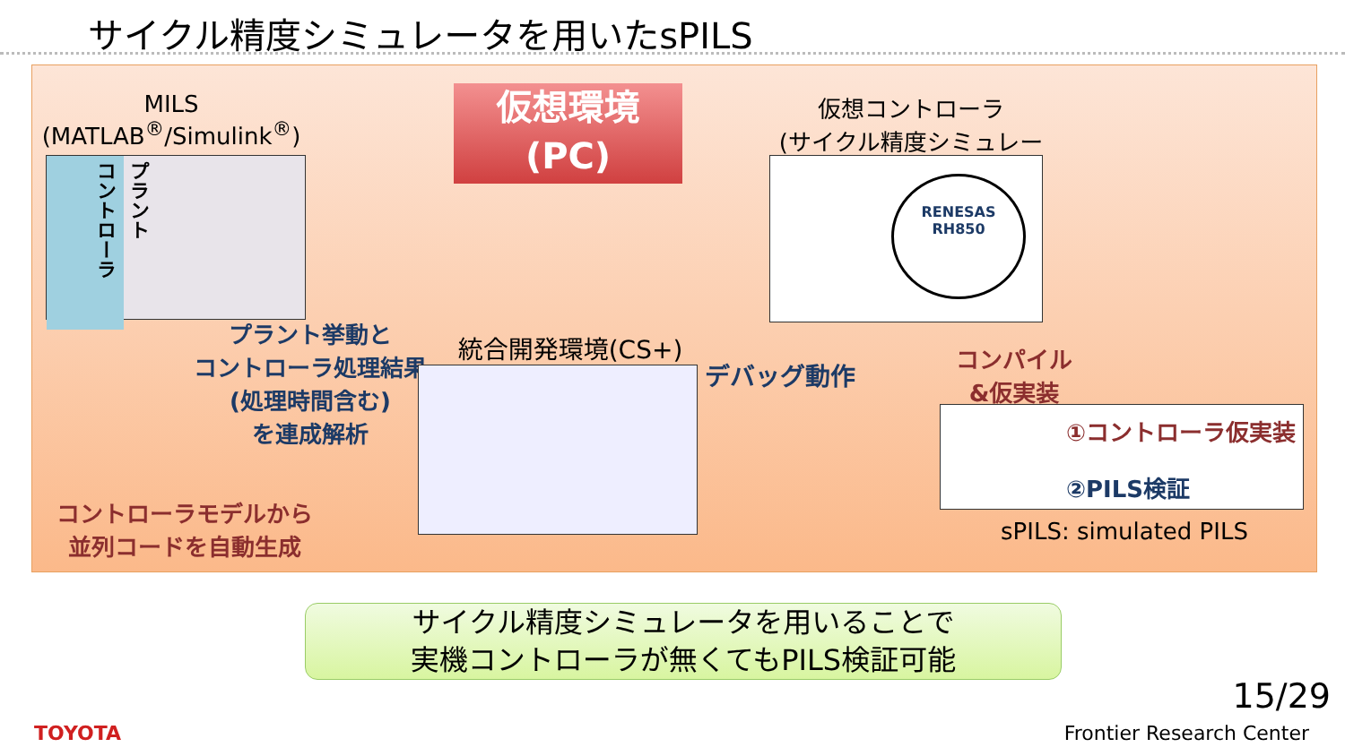サイクル精度シミュレータを用いたsPILS
MILS
(MATLAB<sup>®</sup>/Simulink<sup>®</sup>)
コントローラ
プラント
仮想環境
(PC)
仮想コントローラ
(サイクル精度シミュレータ)
RENESAS
RH850
プラント挙動と
コントローラ処理結果
(処理時間含む)
を連成解析
統合開発環境(CS+)
デバッグ動作
コンパイル
&仮実装
①コントローラ仮実装
②PILS検証
sPILS: simulated PILS
コントローラモデルから
並列コードを自動生成
サイクル精度シミュレータを用いることで
実機コントローラが無くてもPILS検証可能
15/29
TOYOTA Frontier Research Center